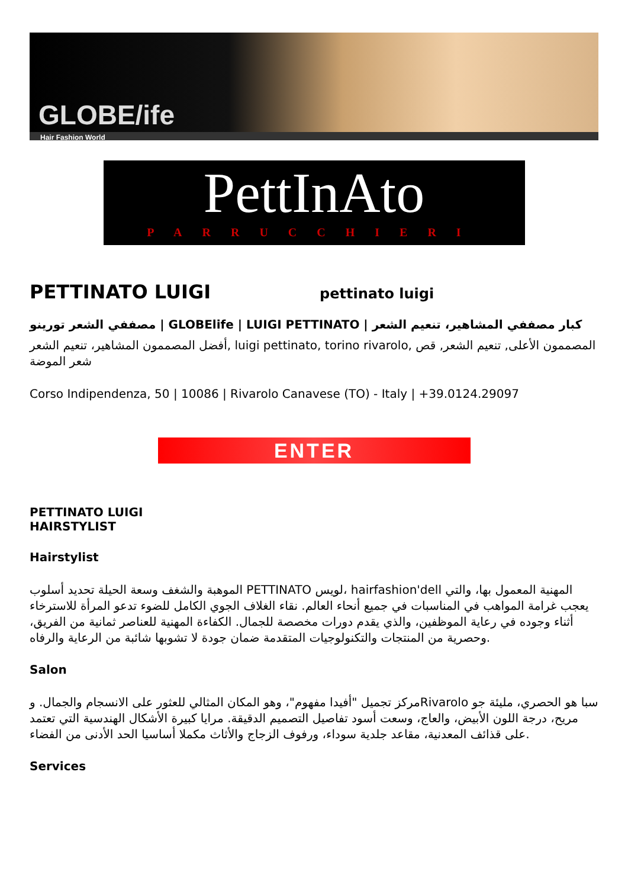GLOBE/ife
Hair Fashion World
PettInAto
PARRUCCHIERI
PETTINATO LUIGI
pettinato luigi
مصففي الشعر تورينو | GLOBElife | LUIGI PETTINATO | كبار مصففي المشاهير، تنعيم الشعر
أفضل المصممون المشاهير، تنعيم الشعر, luigi pettinato, torino rivarolo, المصممون الأعلى, تنعيم الشعر, قص شعر الموضة
Corso Indipendenza, 50 | 10086 | Rivarolo Canavese (TO) - Italy | +39.0124.29097
ENTER
PETTINATO LUIGI
HAIRSTYLIST
Hairstylist
الموهبة والشغف وسعة الحيلة تحديد أسلوب PETTINATO لويس، hairfashion'dell المهنية المعمول بها، والتي يعجب غرامة المواهب في المناسبات في جميع أنحاء العالم. نقاء الغلاف الجوي الكامل للضوء تدعو المرأة للاسترخاء أثناء وجوده في رعاية الموظفين، والذي يقدم دورات مخصصة للجمال. الكفاءة المهنية للعناصر ثمانية من الفريق، وحصرية من المنتجات والتكنولوجيات المتقدمة ضمان جودة لا تشوبها شائبة من الرعاية والرفاه.
Salon
مركز تجميل "أفيدا مفهوم"، وهو المكان المثالي للعثور على الانسجام والجمال. وRivarolo سبا هو الحصري، مليئة جو مريح، درجة اللون الأبيض، والعاج، وسعت أسود تفاصيل التصميم الدقيقة. مرايا كبيرة الأشكال الهندسية التي تعتمد على قذائف المعدنية، مقاعد جلدية سوداء، ورفوف الزجاج والأثاث مكملا أساسيا الحد الأدنى من الفضاء.
Services